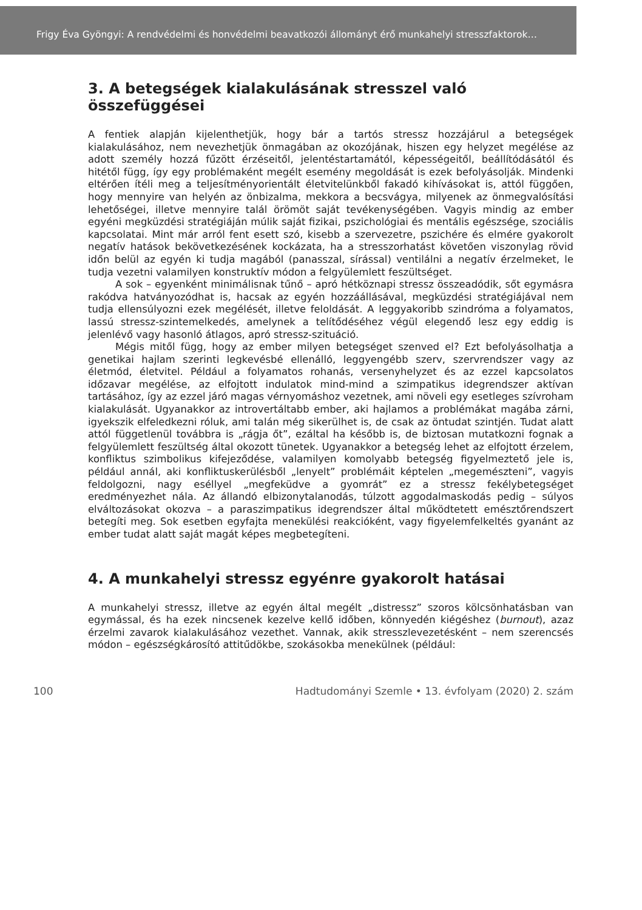Frigy Éva Gyöngyi: A rendvédelmi és honvédelmi beavatkozói állományt érő munkahelyi stresszfaktorok…
3. A betegségek kialakulásának stresszel való összefüggései
A fentiek alapján kijelenthetjük, hogy bár a tartós stressz hozzájárul a betegségek kialakulásához, nem nevezhetjük önmagában az okozójának, hiszen egy helyzet megélése az adott személy hozzá fűzött érzéseitől, jelentéstartamától, képességeitől, beállítódásától és hitétől függ, így egy problémaként megélt esemény megoldását is ezek befolyásolják. Mindenki eltérően ítéli meg a teljesítményorientált életvitelünkből fakadó kihívásokat is, attól függően, hogy mennyire van helyén az önbizalma, mekkora a becsvágya, milyenek az önmegvalósítási lehetőségei, illetve mennyire talál örömöt saját tevékenységében. Vagyis mindig az ember egyéni megküzdési stratégiáján múlik saját fizikai, pszichológiai és mentális egészsége, szociális kapcsolatai. Mint már arról fent esett szó, kisebb a szervezetre, pszichére és elmére gyakorolt negatív hatások bekövetkezésének kockázata, ha a stresszorhatást követően viszonylag rövid időn belül az egyén ki tudja magából (panasszal, sírással) ventilálni a negatív érzelmeket, le tudja vezetni valamilyen konstruktív módon a felgyülemlett feszültséget.
A sok – egyenként minimálisnak tűnő – apró hétköznapi stressz összeadódik, sőt egymásra rakódva hatványozódhat is, hacsak az egyén hozzáállásával, megküzdési stratégiájával nem tudja ellensúlyozni ezek megélését, illetve feloldását. A leggyakoribb szindróma a folyamatos, lassú stressz-szintemelkedés, amelynek a telítődéséhez végül elegendő lesz egy eddig is jelenlévő vagy hasonló átlagos, apró stressz-szituáció.
Mégis mitől függ, hogy az ember milyen betegséget szenved el? Ezt befolyásolhatja a genetikai hajlam szerinti legkevésbé ellenálló, leggyengébb szerv, szervrendszer vagy az életmód, életvitel. Például a folyamatos rohanás, versenyhelyzet és az ezzel kapcsolatos időzavar megélése, az elfojtott indulatok mind-mind a szimpatikus idegrendszer aktívan tartásához, így az ezzel járó magas vérnyomáshoz vezetnek, ami növeli egy esetleges szívroham kialakulását. Ugyanakkor az introvertáltabb ember, aki hajlamos a problémákat magába zárni, igyekszik elfeledkezni róluk, ami talán még sikerülhet is, de csak az öntudat szintjén. Tudat alatt attól függetlenül továbbra is „rágja őt”, ezáltal ha később is, de biztosan mutatkozni fognak a felgyülemlett feszültség által okozott tünetek. Ugyanakkor a betegség lehet az elfojtott érzelem, konfliktus szimbolikus kifejeződése, valamilyen komolyabb betegség figyelmeztető jele is, például annál, aki konfliktuskerülésből „lenyelt” problémáit képtelen „megemészteni”, vagyis feldolgozni, nagy eséllyel „megfeküdve a gyomrát” ez a stressz fekélybetegséget eredményezhet nála. Az állandó elbizonytalanodás, túlzott aggodalmaskodás pedig – súlyos elváltozásokat okozva – a paraszimpatikus idegrendszer által működtetett emésztőrendszert betegíti meg. Sok esetben egyfajta menekülési reakcióként, vagy figyelemfelkeltés gyanánt az ember tudat alatt saját magát képes megbetegíteni.
4. A munkahelyi stressz egyénre gyakorolt hatásai
A munkahelyi stressz, illetve az egyén által megélt „distressz” szoros kölcsönhatásban van egymással, és ha ezek nincsenek kezelve kellő időben, könnyedén kiégéshez (burnout), azaz érzelmi zavarok kialakulásához vezethet. Vannak, akik stresszlevezetésként – nem szerencsés módon – egészségkárosító attitűdökbe, szokásokba menekülnek (például:
100 Hadtudományi Szemle • 13. évfolyam (2020) 2. szám